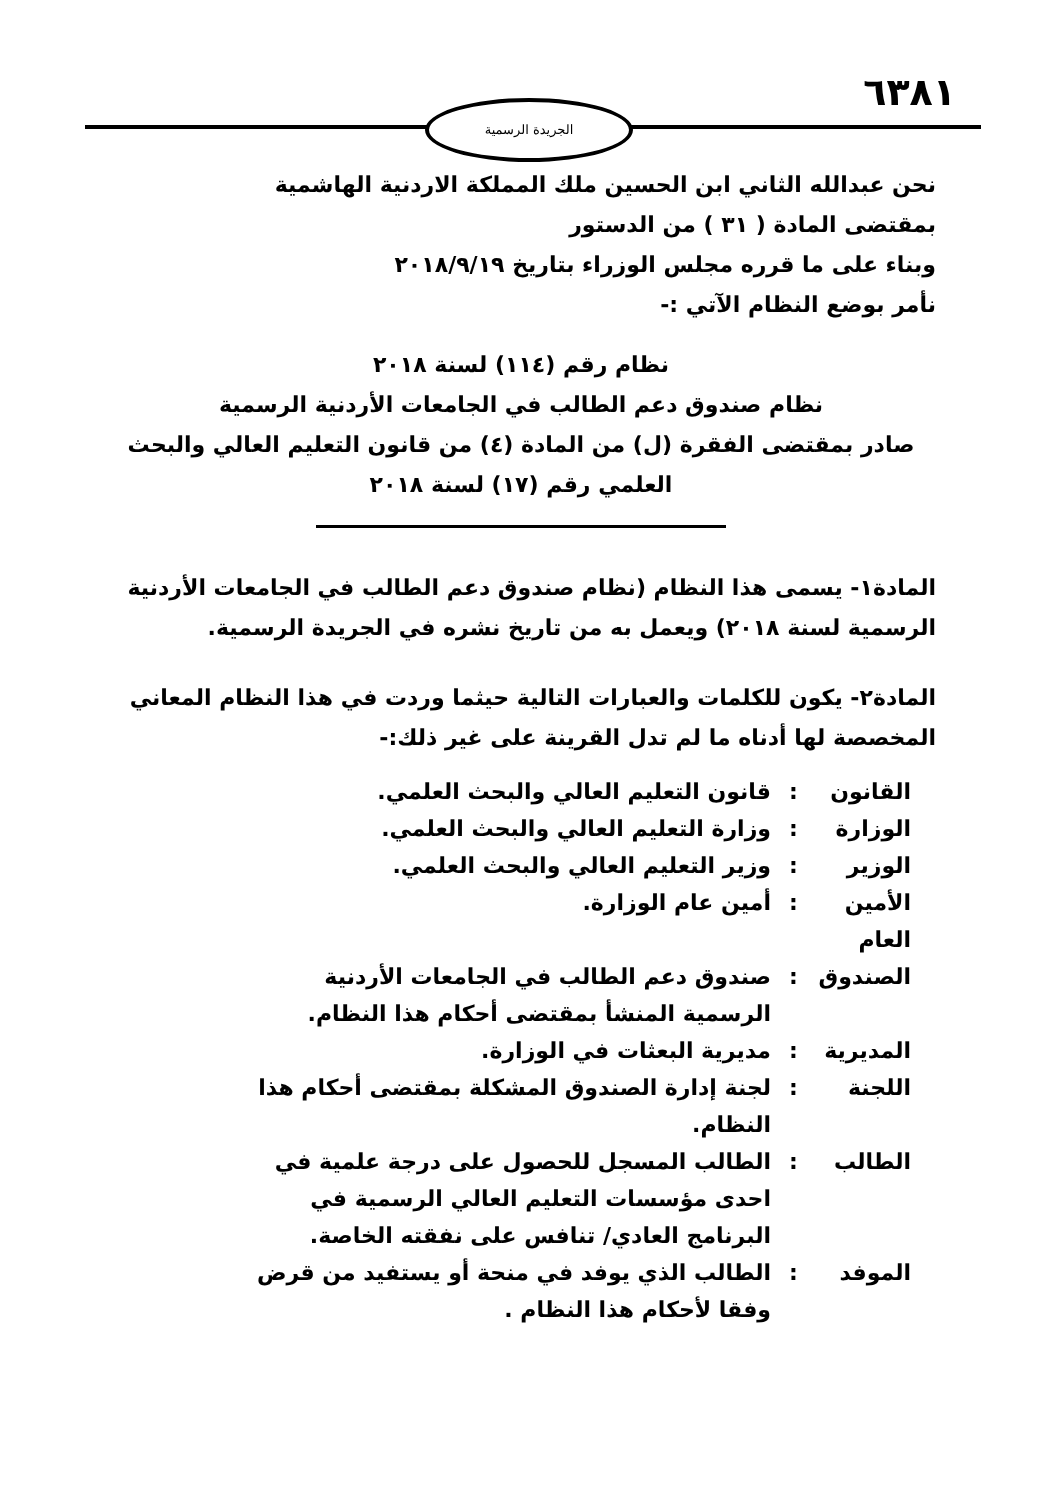٦٣٨١ الجريدة الرسمية
نحن عبدالله الثاني ابن الحسين ملك المملكة الاردنية الهاشمية
بمقتضى المادة ( ٣١ ) من الدستور
وبناء على ما قرره مجلس الوزراء بتاريخ ٢٠١٨/٩/١٩
نأمر بوضع النظام الآتي :-
نظام رقم (١١٤) لسنة ٢٠١٨
نظام صندوق دعم الطالب في الجامعات الأردنية الرسمية
صادر بمقتضى الفقرة (ل) من المادة (٤) من قانون التعليم العالي والبحث العلمي رقم (١٧) لسنة ٢٠١٨
المادة١- يسمى هذا النظام (نظام صندوق دعم الطالب في الجامعات الأردنية الرسمية لسنة ٢٠١٨) ويعمل به من تاريخ نشره في الجريدة الرسمية.
المادة٢- يكون للكلمات والعبارات التالية حيثما وردت في هذا النظام المعاني المخصصة لها أدناه ما لم تدل القرينة على غير ذلك:-
| القانون | : | قانون التعليم العالي والبحث العلمي. |
| الوزارة | : | وزارة التعليم العالي والبحث العلمي. |
| الوزير | : | وزير التعليم العالي والبحث العلمي. |
| الأمين العام | : | أمين عام الوزارة. |
| الصندوق | : | صندوق دعم الطالب في الجامعات الأردنية الرسمية المنشأ بمقتضى أحكام هذا النظام. |
| المديرية | : | مديرية البعثات في الوزارة. |
| اللجنة | : | لجنة إدارة الصندوق المشكلة بمقتضى أحكام هذا النظام. |
| الطالب | : | الطالب المسجل للحصول على درجة علمية في احدى مؤسسات التعليم العالي الرسمية في البرنامج العادي/ تنافس على نفقته الخاصة. |
| الموفد | : | الطالب الذي يوفد في منحة أو يستفيد من قرض وفقا لأحكام هذا النظام . |